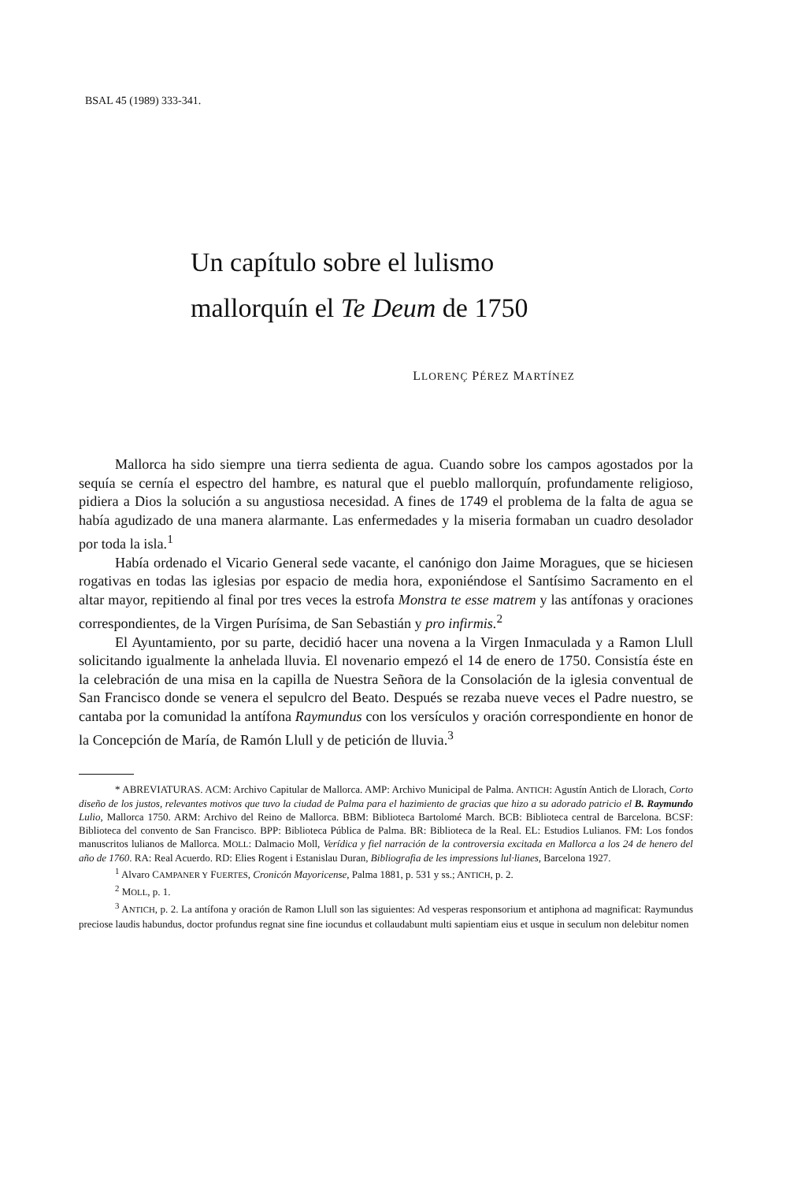BSAL 45 (1989) 333-341.
Un capítulo sobre el lulismo
mallorquín el Te Deum de 1750
LLORENÇ PÉREZ MARTÍNEZ
Mallorca ha sido siempre una tierra sedienta de agua. Cuando sobre los campos agostados por la sequía se cernía el espectro del hambre, es natural que el pueblo mallorquín, profundamente religioso, pidiera a Dios la solución a su angustiosa necesidad. A fines de 1749 el problema de la falta de agua se había agudizado de una manera alarmante. Las enfermedades y la miseria formaban un cuadro desolador por toda la isla.<sup>1</sup>
Había ordenado el Vicario General sede vacante, el canónigo don Jaime Moragues, que se hiciesen rogativas en todas las iglesias por espacio de media hora, exponiéndose el Santísimo Sacramento en el altar mayor, repitiendo al final por tres veces la estrofa Monstra te esse matrem y las antífonas y oraciones correspondientes, de la Virgen Purísima, de San Sebastián y pro infirmis.<sup>2</sup>
El Ayuntamiento, por su parte, decidió hacer una novena a la Virgen Inmaculada y a Ramon Llull solicitando igualmente la anhelada lluvia. El novenario empezó el 14 de enero de 1750. Consistía éste en la celebración de una misa en la capilla de Nuestra Señora de la Consolación de la iglesia conventual de San Francisco donde se venera el sepulcro del Beato. Después se rezaba nueve veces el Padre nuestro, se cantaba por la comunidad la antífona Raymundus con los versículos y oración correspondiente en honor de la Concepción de María, de Ramón Llull y de petición de lluvia.<sup>3</sup>
* ABREVIATURAS. ACM: Archivo Capitular de Mallorca. AMP: Archivo Municipal de Palma. ANTICH: Agustín Antich de Llorach, Corto diseño de los justos, relevantes motivos que tuvo la ciudad de Palma para el hazimiento de gracias que hizo a su adorado patricio el B. Raymundo Lulio, Mallorca 1750. ARM: Archivo del Reino de Mallorca. BBM: Biblioteca Bartolomé March. BCB: Biblioteca central de Barcelona. BCSF: Biblioteca del convento de San Francisco. BPP: Biblioteca Pública de Palma. BR: Biblioteca de la Real. EL: Estudios Lulianos. FM: Los fondos manuscritos lulianos de Mallorca. MOLL: Dalmacio Moll, Verídica y fiel narración de la controversia excitada en Mallorca a los 24 de henero del año de 1760. RA: Real Acuerdo. RD: Elies Rogent i Estanislau Duran, Bibliografia de les impressions lul·lianes, Barcelona 1927.
<sup>1</sup> Alvaro CAMPANER Y FUERTES, Cronicón Mayoricense, Palma 1881, p. 531 y ss.; ANTICH, p. 2.
<sup>2</sup> MOLL, p. 1.
<sup>3</sup> ANTICH, p. 2. La antífona y oración de Ramon Llull son las siguientes: Ad vesperas responsorium et antiphona ad magnificat: Raymundus preciose laudis habundus, doctor profundus regnat sine fine iocundus et collaudabunt multi sapientiam eius et usque in seculum non delebitur nomen